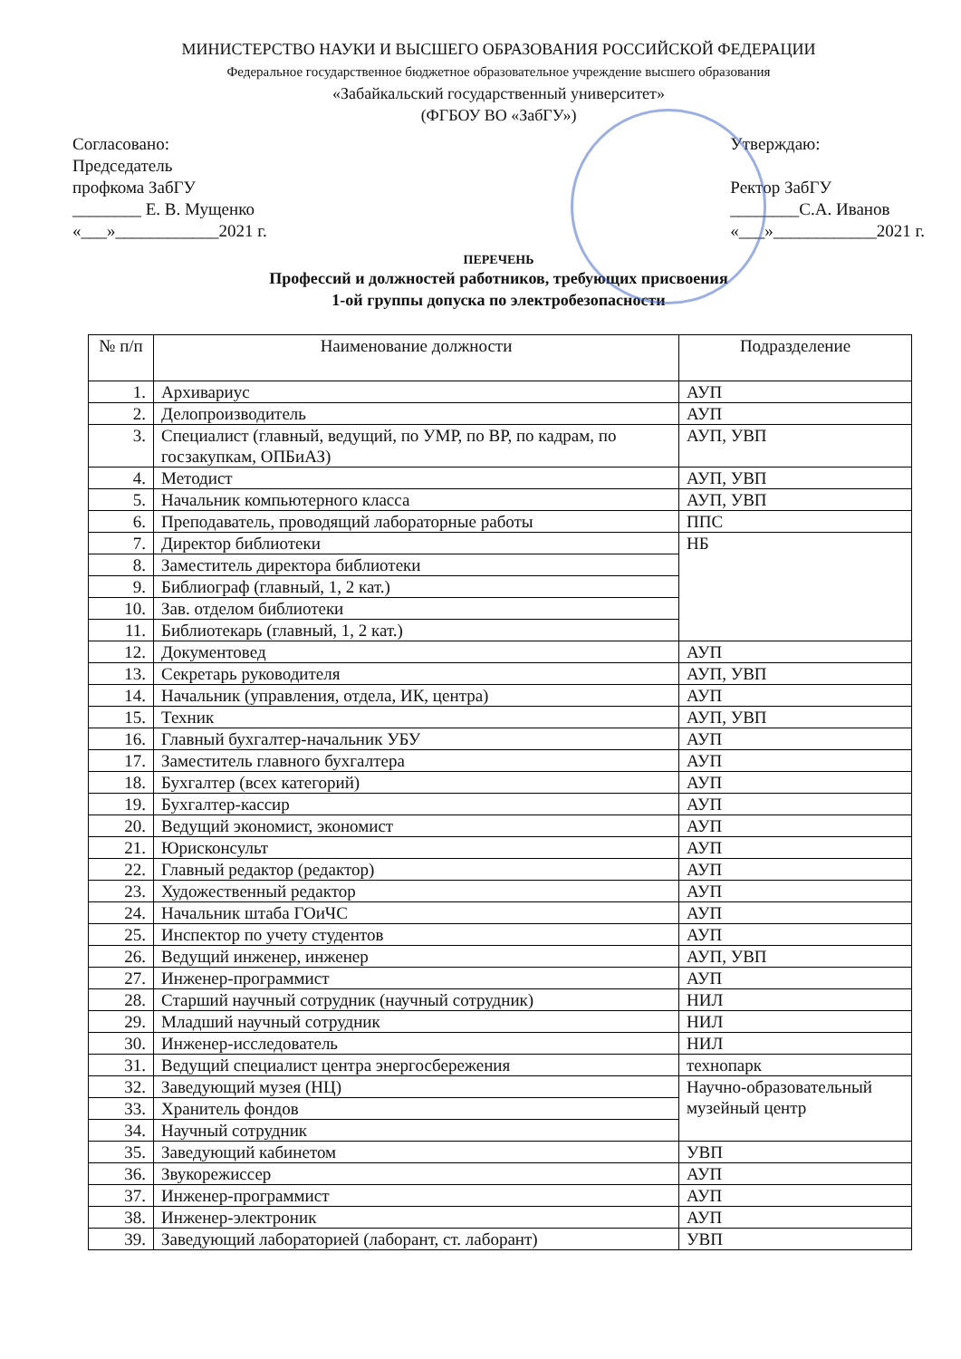МИНИСТЕРСТВО НАУКИ И ВЫСШЕГО ОБРАЗОВАНИЯ РОССИЙСКОЙ ФЕДЕРАЦИИ
Федеральное государственное бюджетное образовательное учреждение высшего образования
«Забайкальский государственный университет»
(ФГБОУ ВО «ЗабГУ»)
Согласовано:
Председатель
профкома ЗабГУ
________ Е. В. Мущенко
«___»____________2021 г.
Утверждаю:
Ректор ЗабГУ
________С.А. Иванов
«___»____________2021 г.
ПЕРЕЧЕНЬ
Профессий и должностей работников, требующих присвоения
1-ой группы допуска по электробезопасности
| № п/п | Наименование должности | Подразделение |
| --- | --- | --- |
| 1. | Архивариус | АУП |
| 2. | Делопроизводитель | АУП |
| 3. | Специалист (главный, ведущий, по УМР, по ВР, по кадрам, по госзакупкам, ОПБиАЗ) | АУП, УВП |
| 4. | Методист | АУП, УВП |
| 5. | Начальник компьютерного класса | АУП, УВП |
| 6. | Преподаватель, проводящий лабораторные работы | ППС |
| 7. | Директор библиотеки | НБ |
| 8. | Заместитель директора библиотеки | |
| 9. | Библиограф (главный, 1, 2 кат.) | |
| 10. | Зав. отделом библиотеки | |
| 11. | Библиотекарь (главный, 1, 2 кат.) | |
| 12. | Документовед | АУП |
| 13. | Секретарь руководителя | АУП, УВП |
| 14. | Начальник (управления, отдела, ИК, центра) | АУП |
| 15. | Техник | АУП, УВП |
| 16. | Главный бухгалтер-начальник УБУ | АУП |
| 17. | Заместитель главного бухгалтера | АУП |
| 18. | Бухгалтер (всех категорий) | АУП |
| 19. | Бухгалтер-кассир | АУП |
| 20. | Ведущий экономист, экономист | АУП |
| 21. | Юрисконсульт | АУП |
| 22. | Главный редактор (редактор) | АУП |
| 23. | Художественный редактор | АУП |
| 24. | Начальник штаба ГОиЧС | АУП |
| 25. | Инспектор по учету студентов | АУП |
| 26. | Ведущий инженер, инженер | АУП, УВП |
| 27. | Инженер-программист | АУП |
| 28. | Старший научный сотрудник (научный сотрудник) | НИЛ |
| 29. | Младший научный сотрудник | НИЛ |
| 30. | Инженер-исследователь | НИЛ |
| 31. | Ведущий специалист центра энергосбережения | технопарк |
| 32. | Заведующий музея (НЦ) | Научно-образовательный музейный центр |
| 33. | Хранитель фондов | |
| 34. | Научный сотрудник | |
| 35. | Заведующий кабинетом | УВП |
| 36. | Звукорежиссер | АУП |
| 37. | Инженер-программист | АУП |
| 38. | Инженер-электроник | АУП |
| 39. | Заведующий лабораторией (лаборант, ст. лаборант) | УВП |